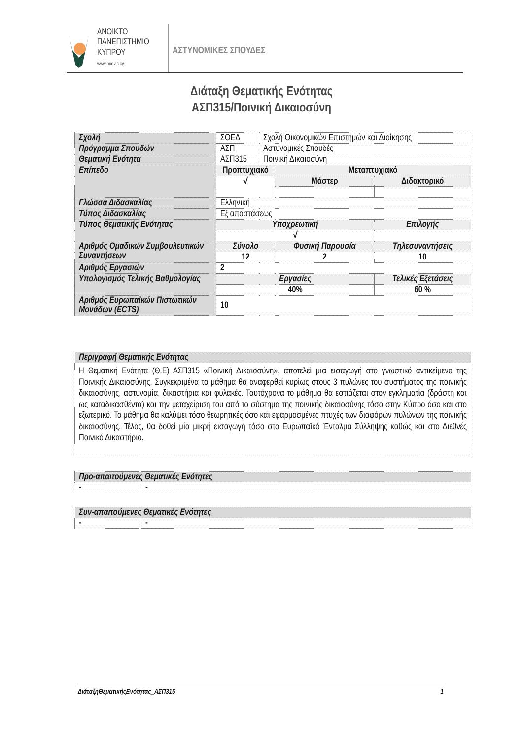ΑΝΟΙΚΤΟ
ΠΑΝΕΠΙΣΤΗΜΙΟ
ΚΥΠΡΟΥ
www.ouc.ac.cy
ΑΣΤΥΝΟΜΙΚΕΣ ΣΠΟΥΔΕΣ
Διάταξη Θεματικής Ενότητας
ΑΣΠ315/Ποινική Δικαιοσύνη
| Σχολή | ΣΟΕΔ | Σχολή Οικονομικών Επιστημών και Διοίκησης | | | |
| Πρόγραμμα Σπουδών | ΑΣΠ | Αστυνομικές Σπουδές | | | |
| Θεματική Ενότητα | ΑΣΠ315 | Ποινική Δικαιοσύνη | | | |
| Επίπεδο | Προπτυχιακό | | Μεταπτυχιακό | | |
| | √ | | Μάστερ | Διδακτορικό | |
| Γλώσσα Διδασκαλίας | Ελληνική | | | | |
| Τύπος Διδασκαλίας | Εξ αποστάσεως | | | | |
| Τύπος Θεματικής Ενότητας | Υποχρεωτική | | | Επιλογής | |
| | √ | | | | |
| Αριθμός Ομαδικών Συμβουλευτικών Συναντήσεων | Σύνολο | | Φυσική Παρουσία | | Τηλεσυναντήσεις |
| | 12 | | 2 | | 10 |
| Αριθμός Εργασιών | 2 | | | | |
| Υπολογισμός Τελικής Βαθμολογίας | Εργασίες | | | Τελικές Εξετάσεις | |
| | 40% | | | 60 % | |
| Αριθμός Ευρωπαϊκών Πιστωτικών Μονάδων (ECTS) | 10 | | | | |
| Περιγραφή Θεματικής Ενότητας |
| Η Θεματική Ενότητα (Θ.Ε) ΑΣΠ315 «Ποινική Δικαιοσύνη», αποτελεί μια εισαγωγή στο γνωστικό αντικείμενο της Ποινικής Δικαιοσύνης. Συγκεκριμένα το μάθημα θα αναφερθεί κυρίως στους 3 πυλώνες του συστήματος της ποινικής δικαιοσύνης, αστυνομία, δικαστήρια και φυλακές. Ταυτόχρονα το μάθημα θα εστιάζεται στον εγκληματία (δράστη και ως καταδικασθέντα) και την μεταχείριση του από το σύστημα της ποινικής δικαιοσύνης τόσο στην Κύπρο όσο και στο εξωτερικό. Το μάθημα θα καλύψει τόσο θεωρητικές όσο και εφαρμοσμένες πτυχές των διαφόρων πυλώνων της ποινικής δικαιοσύνης, Τέλος, θα δοθεί μία μικρή εισαγωγή τόσο στο Ευρωπαϊκό Ένταλμα Σύλληψης καθώς και στο Διεθνές Ποινικό Δικαστήριο. |
| Προ-απαιτούμενες Θεματικές Ενότητες | |
| - | - |
| Συν-απαιτούμενες Θεματικές Ενότητες | |
| - | - |
ΔιάταξηΘεματικήςΕνότητας_ΑΣΠ315 1